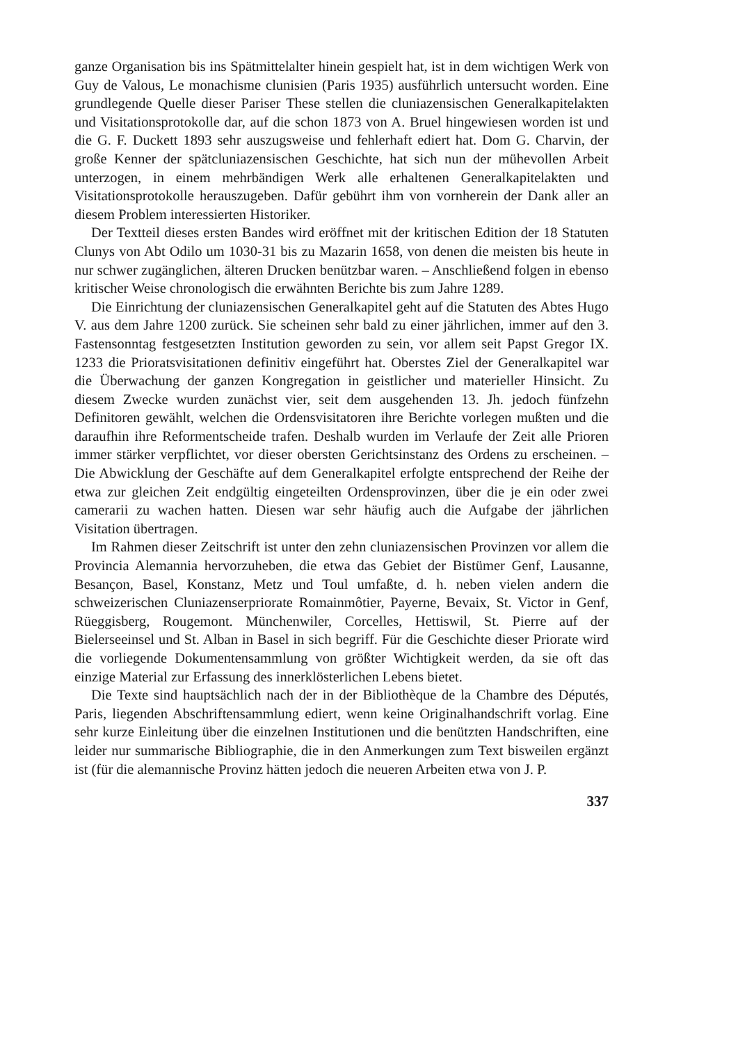ganze Organisation bis ins Spätmittelalter hinein gespielt hat, ist in dem wichtigen Werk von Guy de Valous, Le monachisme clunisien (Paris 1935) ausführlich untersucht worden. Eine grundlegende Quelle dieser Pariser These stellen die cluniazensischen Generalkapitelakten und Visitationsprotokolle dar, auf die schon 1873 von A. Bruel hingewiesen worden ist und die G. F. Duckett 1893 sehr auszugsweise und fehlerhaft ediert hat. Dom G. Charvin, der große Kenner der spätcluniazensischen Geschichte, hat sich nun der mühevollen Arbeit unterzogen, in einem mehrbändigen Werk alle erhaltenen Generalkapitelakten und Visitationsprotokolle herauszugeben. Dafür gebührt ihm von vornherein der Dank aller an diesem Problem interessierten Historiker.
Der Textteil dieses ersten Bandes wird eröffnet mit der kritischen Edition der 18 Statuten Clunys von Abt Odilo um 1030-31 bis zu Mazarin 1658, von denen die meisten bis heute in nur schwer zugänglichen, älteren Drucken benützbar waren. – Anschließend folgen in ebenso kritischer Weise chronologisch die erwähnten Berichte bis zum Jahre 1289.
Die Einrichtung der cluniazensischen Generalkapitel geht auf die Statuten des Abtes Hugo V. aus dem Jahre 1200 zurück. Sie scheinen sehr bald zu einer jährlichen, immer auf den 3. Fastensonntag festgesetzten Institution geworden zu sein, vor allem seit Papst Gregor IX. 1233 die Prioratsvisitationen definitiv eingeführt hat. Oberstes Ziel der Generalkapitel war die Überwachung der ganzen Kongregation in geistlicher und materieller Hinsicht. Zu diesem Zwecke wurden zunächst vier, seit dem ausgehenden 13. Jh. jedoch fünfzehn Definitoren gewählt, welchen die Ordensvisitatoren ihre Berichte vorlegen mußten und die daraufhin ihre Reformentscheide trafen. Deshalb wurden im Verlaufe der Zeit alle Prioren immer stärker verpflichtet, vor dieser obersten Gerichtsinstanz des Ordens zu erscheinen. – Die Abwicklung der Geschäfte auf dem Generalkapitel erfolgte entsprechend der Reihe der etwa zur gleichen Zeit endgültig eingeteilten Ordensprovinzen, über die je ein oder zwei camerarii zu wachen hatten. Diesen war sehr häufig auch die Aufgabe der jährlichen Visitation übertragen.
Im Rahmen dieser Zeitschrift ist unter den zehn cluniazensischen Provinzen vor allem die Provincia Alemannia hervorzuheben, die etwa das Gebiet der Bistümer Genf, Lausanne, Besançon, Basel, Konstanz, Metz und Toul umfaßte, d. h. neben vielen andern die schweizerischen Cluniazenserpriorate Romainmôtier, Payerne, Bevaix, St. Victor in Genf, Rüeggisberg, Rougemont. Münchenwiler, Corcelles, Hettiswil, St. Pierre auf der Bielerseeinsel und St. Alban in Basel in sich begriff. Für die Geschichte dieser Priorate wird die vorliegende Dokumentensammlung von größter Wichtigkeit werden, da sie oft das einzige Material zur Erfassung des innerklösterlichen Lebens bietet.
Die Texte sind hauptsächlich nach der in der Bibliothèque de la Chambre des Députés, Paris, liegenden Abschriftensammlung ediert, wenn keine Originalhandschrift vorlag. Eine sehr kurze Einleitung über die einzelnen Institutionen und die benützten Handschriften, eine leider nur summarische Bibliographie, die in den Anmerkungen zum Text bisweilen ergänzt ist (für die alemannische Provinz hätten jedoch die neueren Arbeiten etwa von J. P.
337